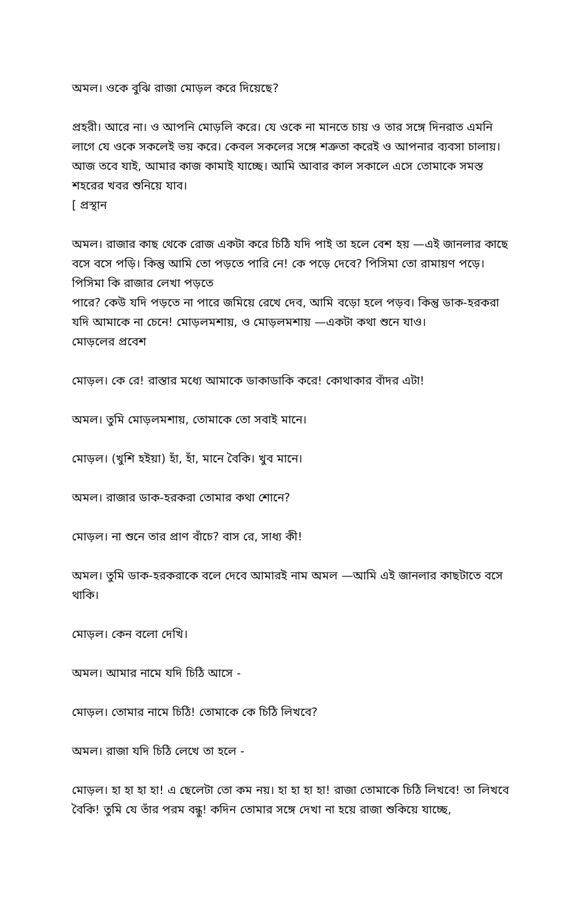অমল। ওকে বুঝি রাজা মোড়ল করে দিয়েছে?
প্রহরী। আরে না। ও আপনি মোড়লি করে। যে ওকে না মানতে চায় ও তার সঙ্গে দিনরাত এমনি লাগে যে ওকে সকলেই ভয় করে। কেবল সকলের সঙ্গে শত্রুতা করেই ও আপনার ব্যবসা চালায়। আজ তবে যাই, আমার কাজ কামাই যাচ্ছে। আমি আবার কাল সকালে এসে তোমাকে সমস্ত শহরের খবর শুনিয়ে যাব।
[ প্রস্থান
অমল। রাজার কাছ থেকে রোজ একটা করে চিঠি যদি পাই তা হলে বেশ হয় —এই জানলার কাছে বসে বসে পড়ি। কিন্তু আমি তো পড়তে পারি নে! কে পড়ে দেবে? পিসিমা তো রামায়ণ পড়ে। পিসিমা কি রাজার লেখা পড়তে
পারে? কেউ যদি পড়তে না পারে জমিয়ে রেখে দেব, আমি বড়ো হলে পড়ব। কিন্তু ডাক-হরকরা যদি আমাকে না চেনে! মোড়লমশায়, ও মোড়লমশায় —একটা কথা শুনে যাও।
মোড়লের প্রবেশ
মোড়ল। কে রে! রাস্তার মধ্যে আমাকে ডাকাডাকি করে! কোথাকার বাঁদর এটা!
অমল। তুমি মোড়লমশায়, তোমাকে তো সবাই মানে।
মোড়ল। (খুশি হইয়া) হাঁ, হাঁ, মানে বৈকি। খুব মানে।
অমল। রাজার ডাক-হরকরা তোমার কথা শোনে?
মোড়ল। না শুনে তার প্রাণ বাঁচে? বাস রে, সাধ্য কী!
অমল। তুমি ডাক-হরকরাকে বলে দেবে আমারই নাম অমল —আমি এই জানলার কাছটাতে বসে থাকি।
মোড়ল। কেন বলো দেখি।
অমল। আমার নামে যদি চিঠি আসে -
মোড়ল। তোমার নামে চিঠি! তোমাকে কে চিঠি লিখবে?
অমল। রাজা যদি চিঠি লেখে তা হলে -
মোড়ল। হা হা হা হা! এ ছেলেটা তো কম নয়। হা হা হা হা! রাজা তোমাকে চিঠি লিখবে! তা লিখবে বৈকি! তুমি যে তাঁর পরম বন্ধু! কদিন তোমার সঙ্গে দেখা না হয়ে রাজা শুকিয়ে যাচ্ছে,